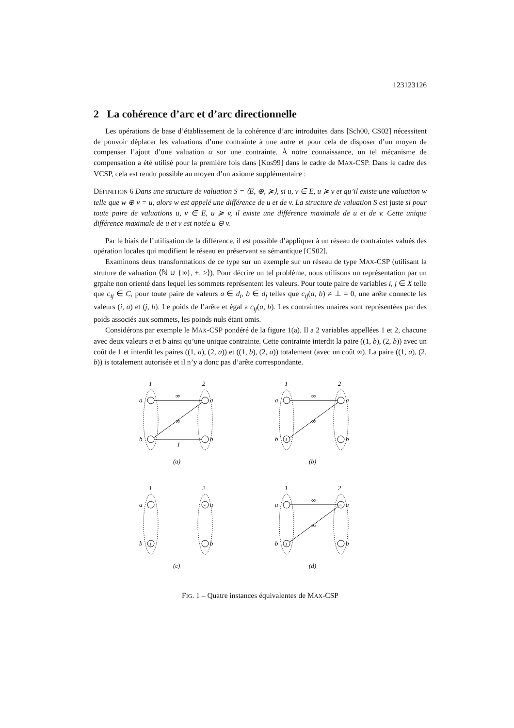123123126
2 La cohérence d’arc et d’arc directionnelle
Les opérations de base d’établissement de la cohérence d’arc introduites dans [Sch00, CS02] nécessitent de pouvoir déplacer les valuations d’une contrainte à une autre et pour cela de disposer d’un moyen de compenser l’ajout d’une valuation α sur une contrainte. À notre connaissance, un tel mécanisme de compensation a été utilisé pour la première fois dans [Kos99] dans le cadre de MAX-CSP. Dans le cadre des VCSP, cela est rendu possible au moyen d’un axiome supplémentaire :
DÉFINITION 6 Dans une structure de valuation S = ⟨E, ⊕, ≽⟩, si u, v ∈ E, u ≽ v et qu’il existe une valuation w telle que w ⊕ v = u, alors w est appelé une différence de u et de v. La structure de valuation S est juste si pour toute paire de valuations u, v ∈ E, u ≽ v, il existe une différence maximale de u et de v. Cette unique différence maximale de u et v est notée u ⊖ v.
Par le biais de l’utilisation de la différence, il est possible d’appliquer à un réseau de contraintes valués des opération locales qui modifient le réseau en préservant sa sémantique [CS02].
Examinons deux transformations de ce type sur un exemple sur un réseau de type MAX-CSP (utilisant la struture de valuation ⟨ℕ ∪ {∞}, +, ≥⟩). Pour décrire un tel problème, nous utilisons un représentation par un grpahe non orienté dans lequel les sommets représentent les valeurs. Pour toute paire de variables i, j ∈ X telle que c<sub>ij</sub> ∈ C, pour toute paire de valeurs a ∈ d<sub>i</sub>, b ∈ d<sub>j</sub> telles que c<sub>ij</sub>(a, b) ≠ ⊥ = 0, une arête connecte les valeurs (i, a) et (j, b). Le poids de l’arête et égal a c<sub>ij</sub>(a, b). Les contraintes unaires sont représentées par des poids associés aux sommets, les poinds nuls étant omis.
Considérons par exemple le MAX-CSP pondéré de la figure 1(a). Il a 2 variables appellées 1 et 2, chacune avec deux valeurs a et b ainsi qu’une unique contrainte. Cette contrainte interdit la paire ((1, b), (2, b)) avec un coût de 1 et interdit les paires ((1, a), (2, a)) et ((1, b), (2, a)) totalement (avec un coût ∞). La paire ((1, a), (2, b)) is totalement autorisée et il n’y a donc pas d’arête correspondante.
1
2
a
b
a
b
∞
∞
1
(a)
1
2
a
b
a
b
1
∞
∞
(b)
1
2
a
b
a
b
1
∞
(c)
1
2
a
b
a
b
1
∞
∞
∞
(d)
FIG. 1 – Quatre instances équivalentes de MAX-CSP